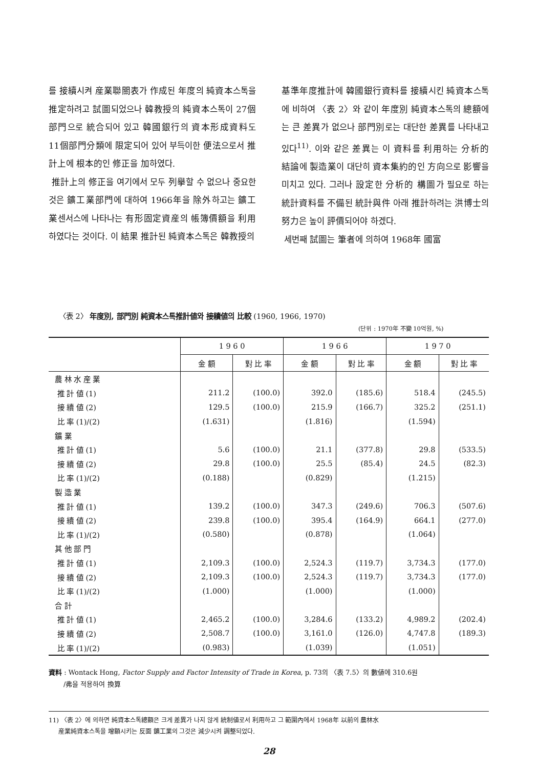를 接續시켜 産業聯關表가 作成된 年度의 純資本스톡을 推定하려고 試圖되었으나 韓教授의 純資本스톡이 27個部門으로 統合되어 있고 韓國銀行의 資本形成資料도 11個部門分類에 限定되어 있어 부득이한 便法으로서 推計上에 根本的인 修正을 加하였다.
推計上의 修正을 여기에서 모두 列擧할 수 없으나 중요한 것은 鑛工業部門에 대하여 1966年을 除外하고는 鑛工業센서스에 나타나는 有形固定資産의 帳簿價額을 利用하였다는 것이다. 이 結果 推計된 純資本스톡은 韓教授의
基準年度推計에 韓國銀行資料를 接續시킨 純資本스톡에 비하여 〈表 2〉와 같이 年度別 純資本스톡의 總額에는 큰 差異가 없으나 部門別로는 대단한 差異를 나타내고 있다<sup>11)</sup>. 이와 같은 差異는 이 資料를 利用하는 分析的 結論에 製造業이 대단히 資本集約的인 方向으로 影響을 미치고 있다. 그러나 設定한 分析的 構圖가 필요로 하는 統計資料를 不備된 統計與件 아래 推計하려는 洪博士의 努力은 높이 評價되어야 하겠다.
세번째 試圖는 筆者에 의하여 1968年 國富
〈表 2〉 年度別, 部門別 純資本스톡推計値와 接續値의 比較 (1960, 1966, 1970)
(단위 : 1970年 不變 10억원, %)
| | 1 9 6 0 | | 1 9 6 6 | | 1 9 7 0 | |
| --- | --- | --- | --- | --- | --- | --- |
| | 金 額 | 對 比 率 | 金 額 | 對 比 率 | 金 額 | 對 比 率 |
| 農 林 水 産 業 | | | | | | |
| 推 計 値 (1) | 211.2 | (100.0) | 392.0 | (185.6) | 518.4 | (245.5) |
| 接 續 値 (2) | 129.5 | (100.0) | 215.9 | (166.7) | 325.2 | (251.1) |
| 比 率 (1)/(2) | (1.631) | | (1.816) | | (1.594) | |
| 鑛 業 | | | | | | |
| 推 計 値 (1) | 5.6 | (100.0) | 21.1 | (377.8) | 29.8 | (533.5) |
| 接 續 値 (2) | 29.8 | (100.0) | 25.5 | (85.4) | 24.5 | (82.3) |
| 比 率 (1)/(2) | (0.188) | | (0.829) | | (1.215) | |
| 製 造 業 | | | | | | |
| 推 計 値 (1) | 139.2 | (100.0) | 347.3 | (249.6) | 706.3 | (507.6) |
| 接 續 値 (2) | 239.8 | (100.0) | 395.4 | (164.9) | 664.1 | (277.0) |
| 比 率 (1)/(2) | (0.580) | | (0.878) | | (1.064) | |
| 其 他 部 門 | | | | | | |
| 推 計 値 (1) | 2,109.3 | (100.0) | 2,524.3 | (119.7) | 3,734.3 | (177.0) |
| 接 續 値 (2) | 2,109.3 | (100.0) | 2,524.3 | (119.7) | 3,734.3 | (177.0) |
| 比 率 (1)/(2) | (1.000) | | (1.000) | | (1.000) | |
| 合 計 | | | | | | |
| 推 計 値 (1) | 2,465.2 | (100.0) | 3,284.6 | (133.2) | 4,989.2 | (202.4) |
| 接 續 値 (2) | 2,508.7 | (100.0) | 3,161.0 | (126.0) | 4,747.8 | (189.3) |
| 比 率 (1)/(2) | (0.983) | | (1.039) | | (1.051) | |
資料 : Wontack Hong, Factor Supply and Factor Intensity of Trade in Korea, p. 73의 〈表 7.5〉의 數値에 310.6원
/弗을 적용하여 換算
11) 〈表 2〉에 의하면 純資本스톡總額은 크게 差異가 나지 않게 統制値로서 利用하고 그 範圍內에서 1968年 以前의 農林水
産業純資本스톡을 增額시키는 反面 鑛工業의 그것은 減少시켜 調整되었다.
28